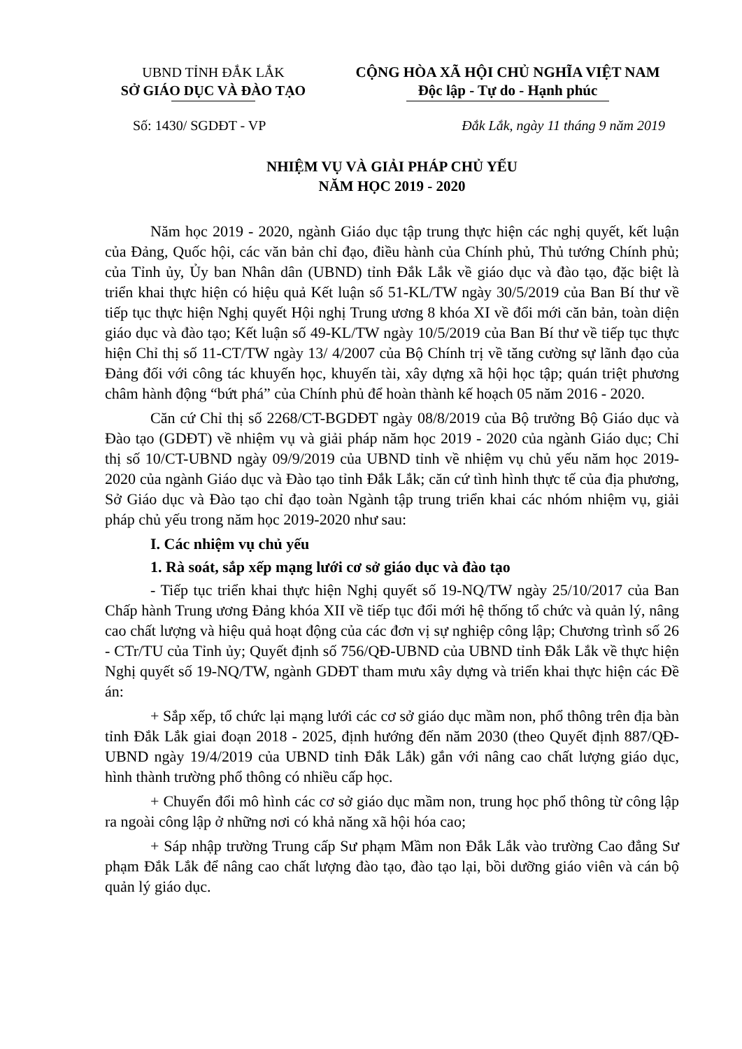UBND TỈNH ĐẮK LẮK
SỞ GIÁO DỤC VÀ ĐÀO TẠO
CỘNG HÒA XÃ HỘI CHỦ NGHĨA VIỆT NAM
Độc lập - Tự do - Hạnh phúc
Số: 1430/ SGDĐT - VP Đắk Lắk, ngày 11 tháng 9 năm 2019
NHIỆM VỤ VÀ GIẢI PHÁP CHỦ YẾU
NĂM HỌC 2019 - 2020
Năm học 2019 - 2020, ngành Giáo dục tập trung thực hiện các nghị quyết, kết luận của Đảng, Quốc hội, các văn bản chỉ đạo, điều hành của Chính phủ, Thủ tướng Chính phủ; của Tỉnh ủy, Ủy ban Nhân dân (UBND) tỉnh Đắk Lắk về giáo dục và đào tạo, đặc biệt là triển khai thực hiện có hiệu quả Kết luận số 51-KL/TW ngày 30/5/2019 của Ban Bí thư về tiếp tục thực hiện Nghị quyết Hội nghị Trung ương 8 khóa XI về đổi mới căn bản, toàn diện giáo dục và đào tạo; Kết luận số 49-KL/TW ngày 10/5/2019 của Ban Bí thư về tiếp tục thực hiện Chỉ thị số 11-CT/TW ngày 13/ 4/2007 của Bộ Chính trị về tăng cường sự lãnh đạo của Đảng đối với công tác khuyến học, khuyến tài, xây dựng xã hội học tập; quán triệt phương châm hành động “bứt phá” của Chính phủ để hoàn thành kế hoạch 05 năm 2016 - 2020.
Căn cứ Chỉ thị số 2268/CT-BGDĐT ngày 08/8/2019 của Bộ trưởng Bộ Giáo dục và Đào tạo (GDĐT) về nhiệm vụ và giải pháp năm học 2019 - 2020 của ngành Giáo dục; Chỉ thị số 10/CT-UBND ngày 09/9/2019 của UBND tỉnh về nhiệm vụ chủ yếu năm học 2019-2020 của ngành Giáo dục và Đào tạo tỉnh Đắk Lắk; căn cứ tình hình thực tế của địa phương, Sở Giáo dục và Đào tạo chỉ đạo toàn Ngành tập trung triển khai các nhóm nhiệm vụ, giải pháp chủ yếu trong năm học 2019-2020 như sau:
I. Các nhiệm vụ chủ yếu
1. Rà soát, sắp xếp mạng lưới cơ sở giáo dục và đào tạo
- Tiếp tục triển khai thực hiện Nghị quyết số 19-NQ/TW ngày 25/10/2017 của Ban Chấp hành Trung ương Đảng khóa XII về tiếp tục đổi mới hệ thống tổ chức và quản lý, nâng cao chất lượng và hiệu quả hoạt động của các đơn vị sự nghiệp công lập; Chương trình số 26 - CTr/TU của Tỉnh ủy; Quyết định số 756/QĐ-UBND của UBND tỉnh Đắk Lắk về thực hiện Nghị quyết số 19-NQ/TW, ngành GDĐT tham mưu xây dựng và triển khai thực hiện các Đề án:
+ Sắp xếp, tổ chức lại mạng lưới các cơ sở giáo dục mầm non, phổ thông trên địa bàn tỉnh Đắk Lắk giai đoạn 2018 - 2025, định hướng đến năm 2030 (theo Quyết định 887/QĐ-UBND ngày 19/4/2019 của UBND tỉnh Đắk Lắk) gắn với nâng cao chất lượng giáo dục, hình thành trường phổ thông có nhiều cấp học.
+ Chuyển đổi mô hình các cơ sở giáo dục mầm non, trung học phổ thông từ công lập ra ngoài công lập ở những nơi có khả năng xã hội hóa cao;
+ Sáp nhập trường Trung cấp Sư phạm Mầm non Đắk Lắk vào trường Cao đẳng Sư phạm Đắk Lắk để nâng cao chất lượng đào tạo, đào tạo lại, bồi dưỡng giáo viên và cán bộ quản lý giáo dục.